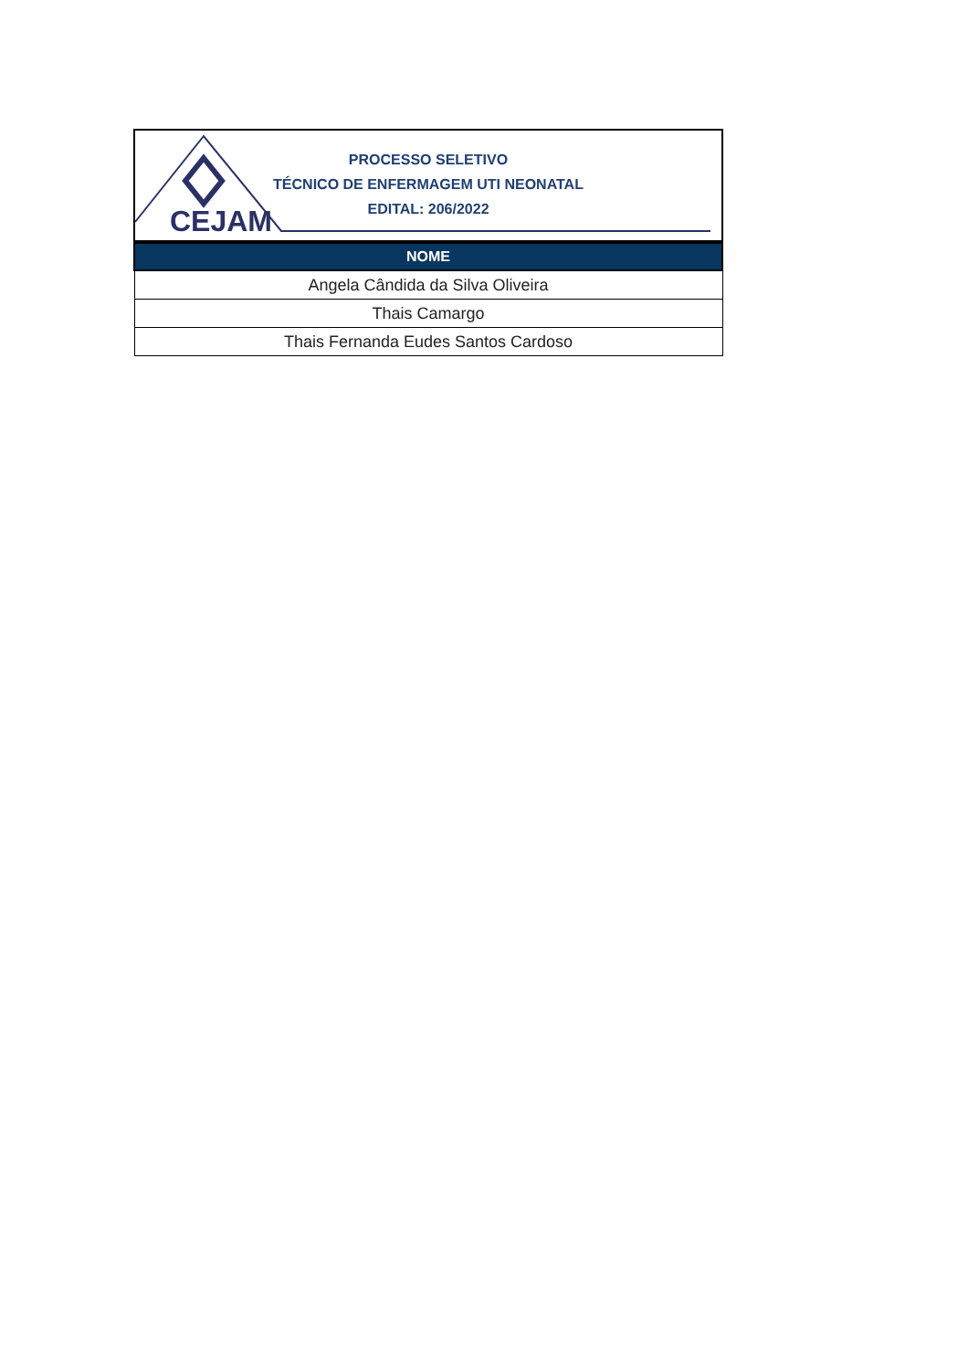CEJAM
PROCESSO SELETIVO
TÉCNICO DE ENFERMAGEM UTI NEONATAL
EDITAL: 206/2022
| NOME |
| --- |
| Angela Cândida da Silva Oliveira |
| Thais Camargo |
| Thais Fernanda Eudes Santos Cardoso |